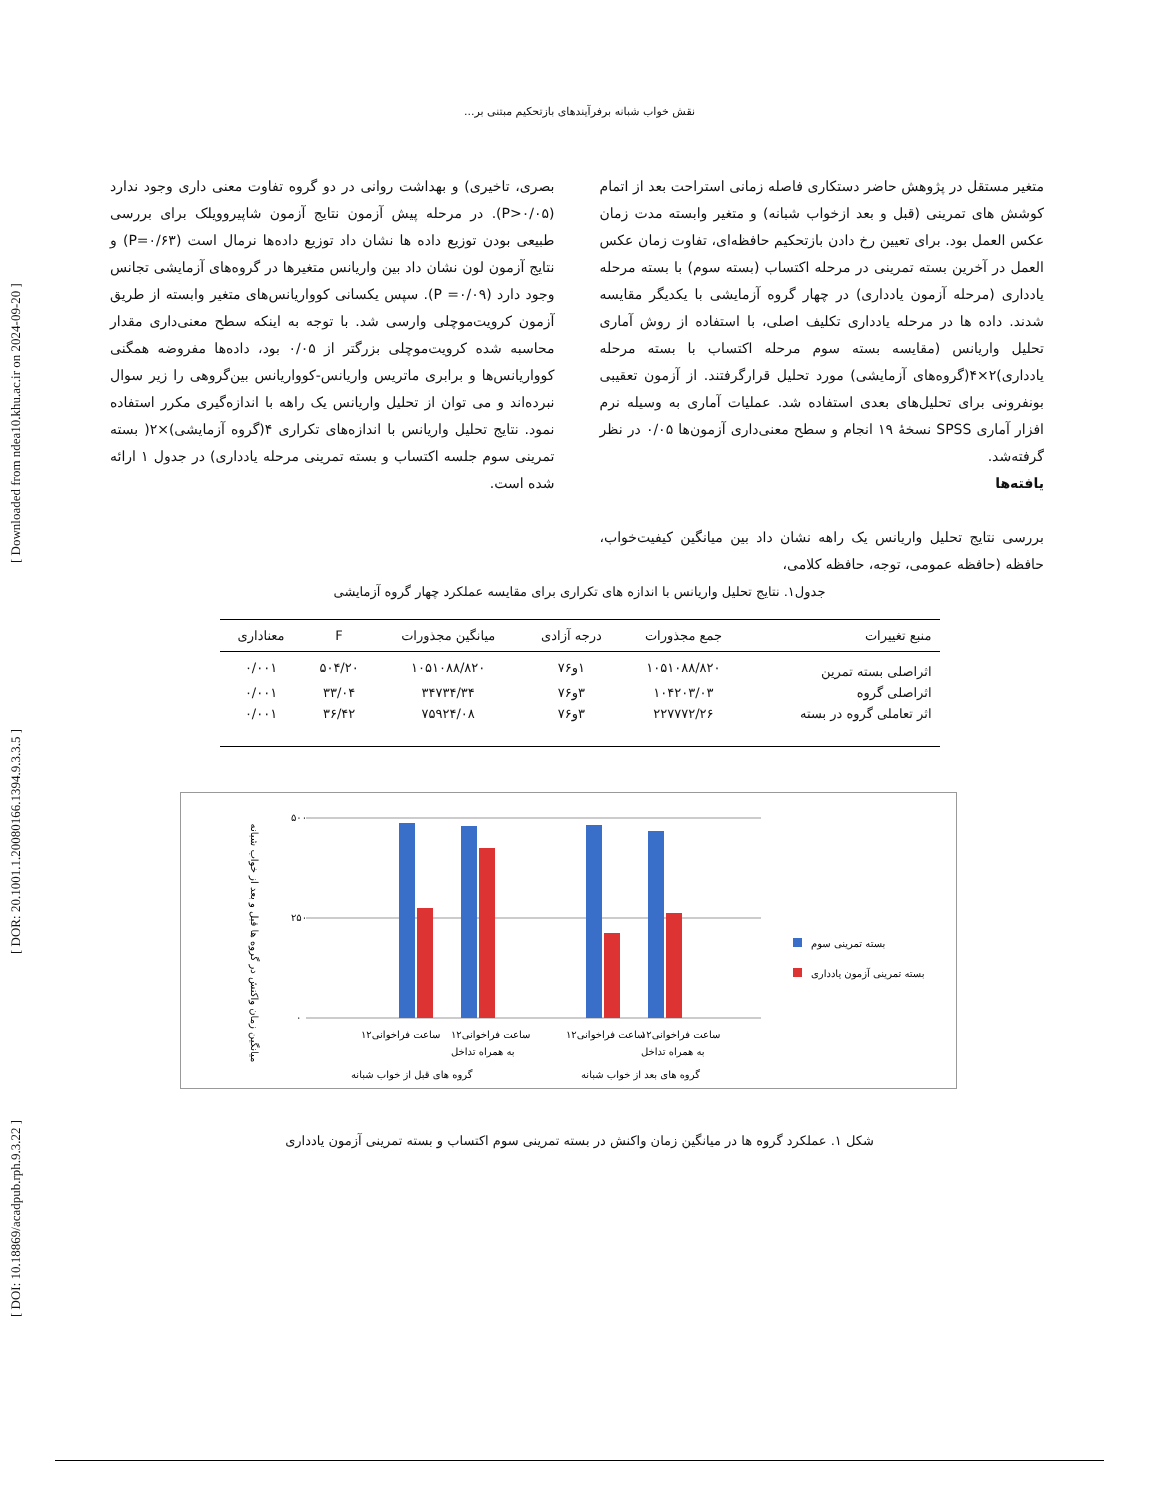[ DOI: 10.18869/acadpub.rph.9.3.22 ] [ DOR: 20.1001.1.20080166.1394.9.3.3.5 ] [ Downloaded from ndea10.khu.ac.ir on 2024-09-20 ]
نقش خواب شبانه برفرآیندهای بازتحکیم مبتنی بر...
متغیر مستقل در پژوهش حاضر دستکاری فاصله زمانی استراحت بعد از اتمام کوشش های تمرینی (قبل و بعد ازخواب شبانه) و متغیر وابسته مدت زمان عکس العمل بود. برای تعیین رخ دادن بازتحکیم حافظه‌ای، تفاوت زمان عکس العمل در آخرین بسته تمرینی در مرحله اکتساب (بسته سوم) با بسته مرحله یادداری (مرحله آزمون یادداری) در چهار گروه آزمایشی با یکدیگر مقایسه شدند. داده ها در مرحله یادداری تکلیف اصلی، با استفاده از روش آماری تحلیل واریانس (مقایسه بسته سوم مرحله اکتساب با بسته مرحله یادداری)۲×۴(گروه‌های آزمایشی) مورد تحلیل قرارگرفتند. از آزمون تعقیبی بونفرونی برای تحلیل‌های بعدی استفاده شد. عملیات آماری به وسیله نرم افزار آماری SPSS نسخهٔ ۱۹ انجام و سطح معنی‌داری آزمون‌ها ۰/۰۵ در نظر گرفته‌شد.
یافته‌ها
بررسی نتایج تحلیل واریانس یک راهه نشان داد بین میانگین کیفیت‌خواب، حافظه (حافظه عمومی، توجه، حافظه کلامی،
بصری، تاخیری) و بهداشت روانی در دو گروه تفاوت معنی داری وجود ندارد (P>۰/۰۵). در مرحله پیش آزمون نتایج آزمون شاپیروویلک برای بررسی طبیعی بودن توزیع داده ها نشان داد توزیع داده‌ها نرمال است (P=۰/۶۳) و نتایج آزمون لون نشان داد بین واریانس متغیرها در گروه‌های آزمایشی تجانس وجود دارد (P =۰/۰۹). سپس یکسانی کوواریانس‌های متغیر وابسته از طریق آزمون کرویت‌موچلی وارسی شد. با توجه به اینکه سطح معنی‌داری مقدار محاسبه شده کرویت‌موچلی بزرگتر از ۰/۰۵ بود، داده‌ها مفروضه همگنی کوواریانس‌ها و برابری ماتریس واریانس-کوواریانس بین‌گروهی را زیر سوال نبرده‌اند و می توان از تحلیل واریانس یک راهه با اندازه‌گیری مکرر استفاده نمود. نتایج تحلیل واریانس با اندازه‌های تکراری ۴(گروه آزمایشی)×۲( بسته تمرینی سوم جلسه اکتساب و بسته تمرینی مرحله یادداری) در جدول ۱ ارائه شده است.
جدول۱. نتایج تحلیل واریانس با اندازه های تکراری برای مقایسه عملکرد چهار گروه آزمایشی
| منبع تغییرات | جمع مجذورات | درجه آزادی | میانگین مجذورات | F | معناداری |
| --- | --- | --- | --- | --- | --- |
| اثراصلی بسته تمرین | ۱۰۵۱۰۸۸/۸۲۰ | ۱و۷۶ | ۱۰۵۱۰۸۸/۸۲۰ | ۵۰۴/۲۰ | ۰/۰۰۱ |
| اثراصلی گروه | ۱۰۴۲۰۳/۰۳ | ۳و۷۶ | ۳۴۷۳۴/۳۴ | ۳۳/۰۴ | ۰/۰۰۱ |
| اثر تعاملی گروه در بسته | ۲۲۷۷۷۲/۲۶ | ۳و۷۶ | ۷۵۹۲۴/۰۸ | ۳۶/۴۲ | ۰/۰۰۱ |
میانگین زمان واکنش در گروه ها قبل و بعد از خواب شبانه
۵۰۰
۲۵۰
۰
۱۲ساعت فراخوانی
۱۲ساعت فراخوانی
به همراه تداخل
۱۲ساعت فراخوانی
۱۲ساعت فراخوانی
به همراه تداخل
گروه های قبل از خواب شبانه
گروه های بعد از خواب شبانه
بسته تمرینی سوم
بسته تمرینی آزمون یادداری
شکل ۱. عملکرد گروه ها در میانگین زمان واکنش در بسته تمرینی سوم اکتساب و بسته تمرینی آزمون یادداری